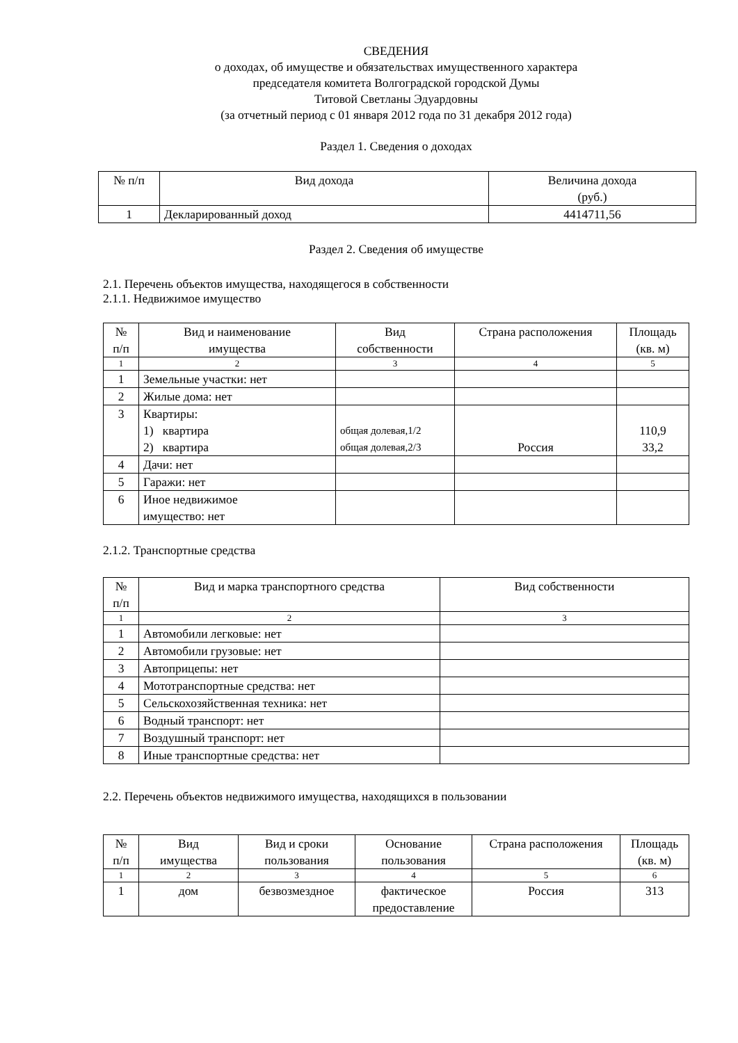СВЕДЕНИЯ
о доходах, об имуществе и обязательствах имущественного характера
председателя комитета Волгоградской городской Думы
Титовой Светланы Эдуардовны
(за отчетный период с 01 января 2012 года по 31 декабря 2012 года)
Раздел 1. Сведения о доходах
| № п/п | Вид дохода | Величина дохода (руб.) |
| --- | --- | --- |
| 1 | Декларированный доход | 4414711,56 |
Раздел 2. Сведения об имуществе
2.1. Перечень объектов имущества, находящегося в собственности
2.1.1. Недвижимое имущество
| № п/п | Вид и наименование имущества | Вид собственности | Страна расположения | Площадь (кв. м) |
| --- | --- | --- | --- | --- |
| 1 | 2 | 3 | 4 | 5 |
| 1 | Земельные участки: нет | | | |
| 2 | Жилые дома: нет | | | |
| 3 | Квартиры: 1) квартира 2) квартира | общая долевая,1/2 общая долевая,2/3 | Россия | 110,9 33,2 |
| 4 | Дачи: нет | | | |
| 5 | Гаражи: нет | | | |
| 6 | Иное недвижимое имущество: нет | | | |
2.1.2. Транспортные средства
| № п/п | Вид и марка транспортного средства | Вид собственности |
| --- | --- | --- |
| 1 | 2 | 3 |
| 1 | Автомобили легковые: нет | |
| 2 | Автомобили грузовые: нет | |
| 3 | Автоприцепы: нет | |
| 4 | Мототранспортные средства: нет | |
| 5 | Сельскохозяйственная техника: нет | |
| 6 | Водный транспорт: нет | |
| 7 | Воздушный транспорт: нет | |
| 8 | Иные транспортные средства: нет | |
2.2. Перечень объектов недвижимого имущества, находящихся в пользовании
| № п/п | Вид имущества | Вид и сроки пользования | Основание пользования | Страна расположения | Площадь (кв. м) |
| --- | --- | --- | --- | --- | --- |
| 1 | 2 | 3 | 4 | 5 | 6 |
| 1 | дом | безвозмездное | фактическое предоставление | Россия | 313 |